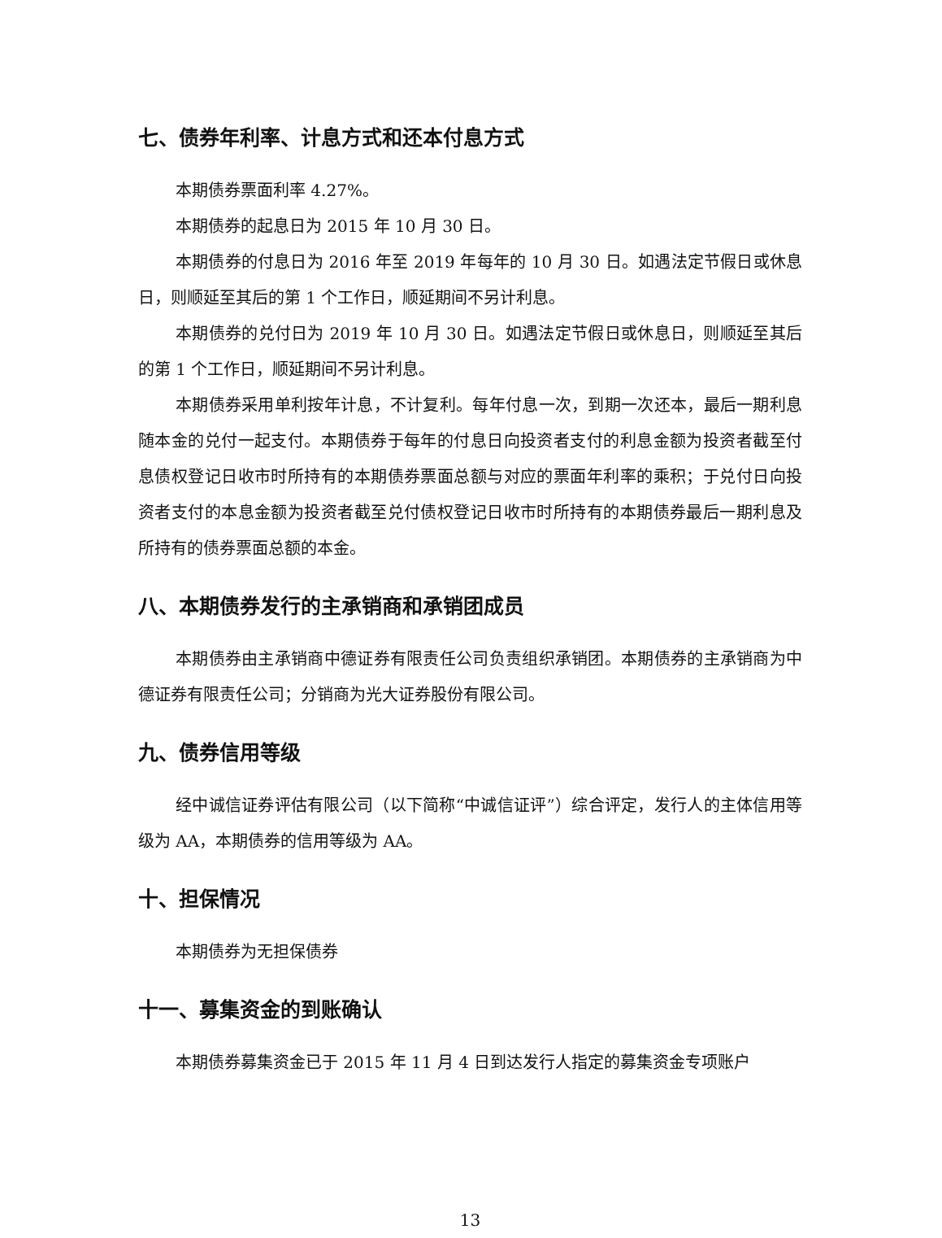七、债券年利率、计息方式和还本付息方式
本期债券票面利率 4.27%。
本期债券的起息日为 2015 年 10 月 30 日。
本期债券的付息日为 2016 年至 2019 年每年的 10 月 30 日。如遇法定节假日或休息日，则顺延至其后的第 1 个工作日，顺延期间不另计利息。
本期债券的兑付日为 2019 年 10 月 30 日。如遇法定节假日或休息日，则顺延至其后的第 1 个工作日，顺延期间不另计利息。
本期债券采用单利按年计息，不计复利。每年付息一次，到期一次还本，最后一期利息随本金的兑付一起支付。本期债券于每年的付息日向投资者支付的利息金额为投资者截至付息债权登记日收市时所持有的本期债券票面总额与对应的票面年利率的乘积；于兑付日向投资者支付的本息金额为投资者截至兑付债权登记日收市时所持有的本期债券最后一期利息及所持有的债券票面总额的本金。
八、本期债券发行的主承销商和承销团成员
本期债券由主承销商中德证券有限责任公司负责组织承销团。本期债券的主承销商为中德证券有限责任公司；分销商为光大证券股份有限公司。
九、债券信用等级
经中诚信证券评估有限公司（以下简称“中诚信证评”）综合评定，发行人的主体信用等级为 AA，本期债券的信用等级为 AA。
十、担保情况
本期债券为无担保债券
十一、募集资金的到账确认
本期债券募集资金已于 2015 年 11 月 4 日到达发行人指定的募集资金专项账户
13